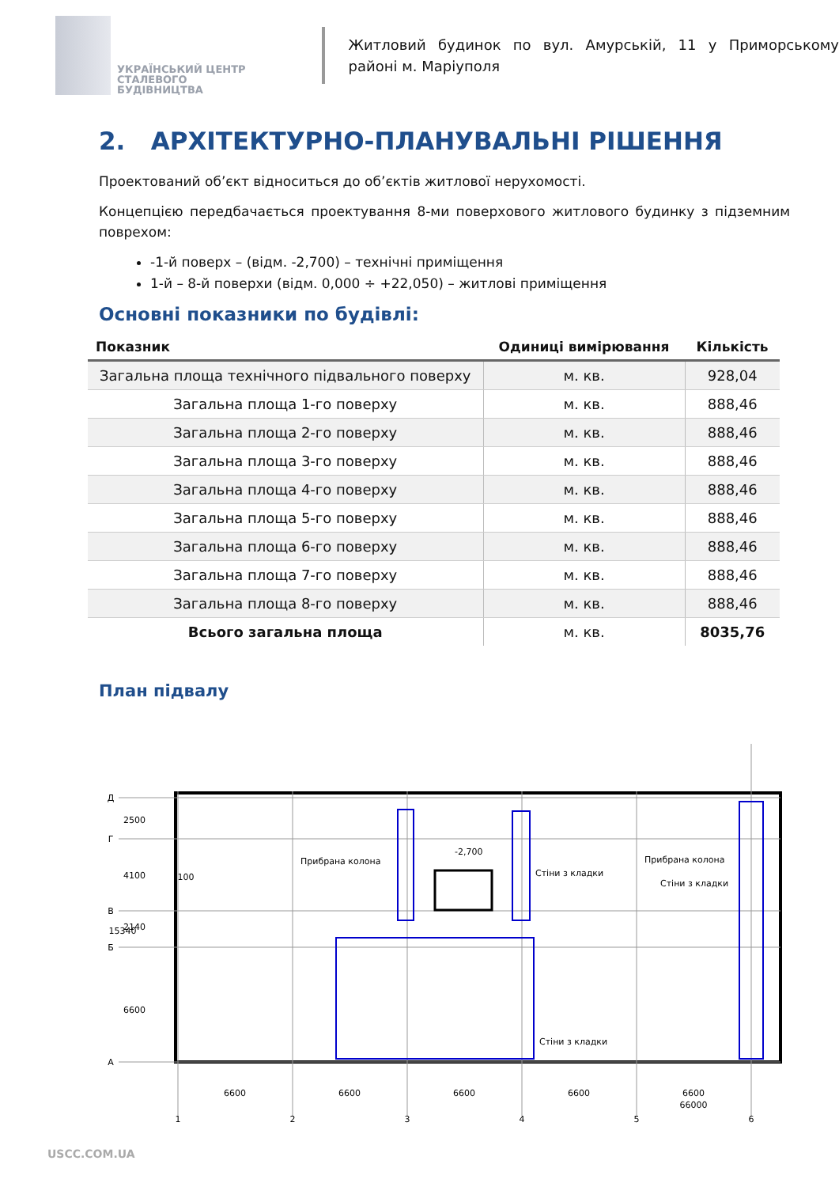УКРАЇНСЬКИЙ ЦЕНТР
СТАЛЕВОГО
БУДІВНИЦТВА
Житловий будинок по вул. Амурській, 11 у Приморському районі м. Маріуполя
2. АРХІТЕКТУРНО-ПЛАНУВАЛЬНІ РІШЕННЯ
Проектований об’єкт відноситься до об’єктів житлової нерухомості.
Концепцією передбачається проектування 8-ми поверхового житлового будинку з підземним поврехом:
-1-й поверх – (відм. -2,700) – технічні приміщення
1-й – 8-й поверхи (відм. 0,000 ÷ +22,050) – житлові приміщення
Основні показники по будівлі:
| Показник | Одиниці вимірювання | Кількість |
| --- | --- | --- |
| Загальна площа технічного підвального поверху | м. кв. | 928,04 |
| Загальна площа 1-го поверху | м. кв. | 888,46 |
| Загальна площа 2-го поверху | м. кв. | 888,46 |
| Загальна площа 3-го поверху | м. кв. | 888,46 |
| Загальна площа 4-го поверху | м. кв. | 888,46 |
| Загальна площа 5-го поверху | м. кв. | 888,46 |
| Загальна площа 6-го поверху | м. кв. | 888,46 |
| Загальна площа 7-го поверху | м. кв. | 888,46 |
| Загальна площа 8-го поверху | м. кв. | 888,46 |
| Всього загальна площа | м. кв. | 8035,76 |
План підвалу
Прибрана колона
Прибрана колона
Стіни з кладки
Стіни з кладки
Стіни з кладки
-2,700
6600
6600
6600
6600
6600
66000
1
2
3
4
5
6
Д
Г
В
Б
А
2500
4100
2140
15340
6600
100
USCC.COM.UA